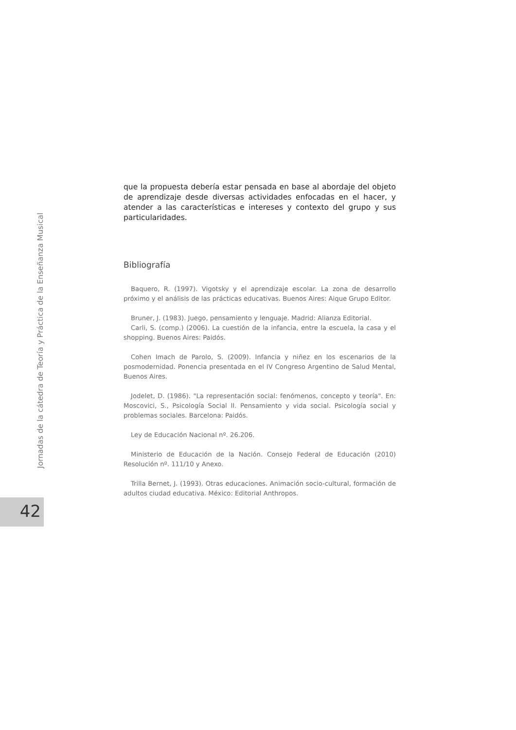Jornadas de la cátedra de Teoría y Práctica de la Enseñanza Musical
42
que la propuesta debería estar pensada en base al abordaje del objeto de aprendizaje desde diversas actividades enfocadas en el hacer, y atender a las características e intereses y contexto del grupo y sus particularidades.
Bibliografía
Baquero, R. (1997). Vigotsky y el aprendizaje escolar. La zona de desarrollo próximo y el análisis de las prácticas educativas. Buenos Aires: Aique Grupo Editor.
Bruner, J. (1983). Juego, pensamiento y lenguaje. Madrid: Alianza Editorial.
Carli, S. (comp.) (2006). La cuestión de la infancia, entre la escuela, la casa y el shopping. Buenos Aires: Paidós.
Cohen Imach de Parolo, S. (2009). Infancia y niñez en los escenarios de la posmodernidad. Ponencia presentada en el IV Congreso Argentino de Salud Mental, Buenos Aires.
Jodelet, D. (1986). "La representación social: fenómenos, concepto y teoría". En: Moscovici, S., Psicología Social II. Pensamiento y vida social. Psicología social y problemas sociales. Barcelona: Paidós.
Ley de Educación Nacional nº. 26.206.
Ministerio de Educación de la Nación. Consejo Federal de Educación (2010) Resolución nº. 111/10 y Anexo.
Trilla Bernet, J. (1993). Otras educaciones. Animación socio-cultural, formación de adultos ciudad educativa. México: Editorial Anthropos.